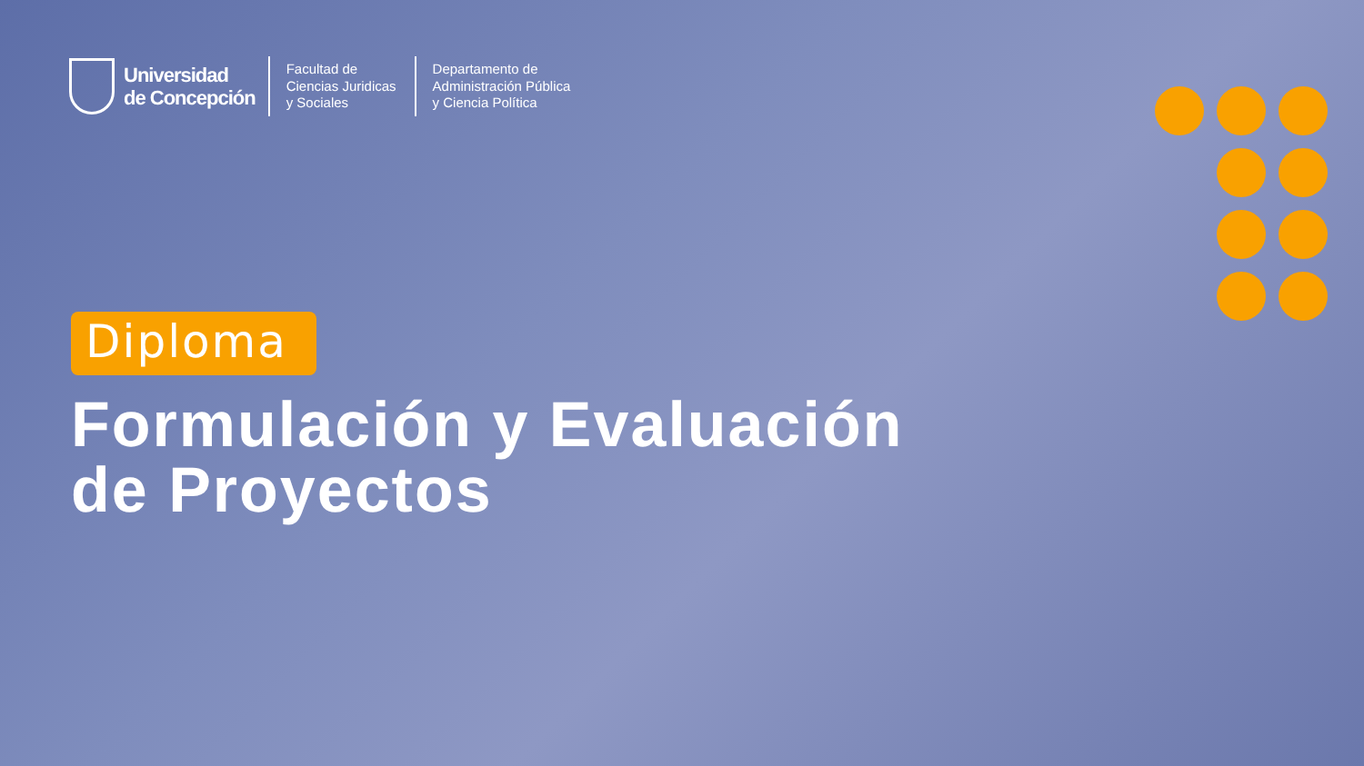Universidad
de Concepción
Facultad de
Ciencias Juridicas
y Sociales
Departamento de
Administración Pública
y Ciencia Política
Diploma
Formulación y Evaluación
de Proyectos